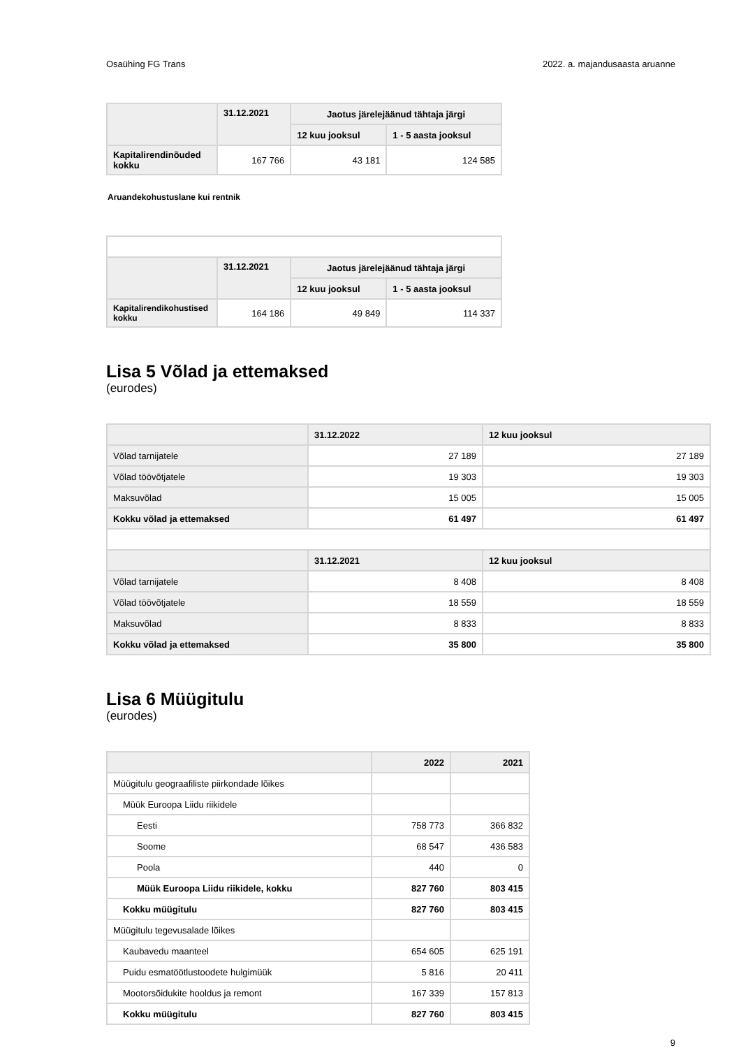Osaühing FG Trans 2022. a. majandusaasta aruanne
| | 31.12.2021 | Jaotus järelejäänud tähtaja järgi | |
| --- | --- | --- | --- |
| | | 12 kuu jooksul | 1 - 5 aasta jooksul |
| Kapitalirendinõuded kokku | 167 766 | 43 181 | 124 585 |
Aruandekohustuslane kui rentnik
| | 31.12.2021 | Jaotus järelejäänud tähtaja järgi | |
| --- | --- | --- | --- |
| | | 12 kuu jooksul | 1 - 5 aasta jooksul |
| Kapitalirendikohustised kokku | 164 186 | 49 849 | 114 337 |
Lisa 5 Võlad ja ettemaksed
(eurodes)
| | 31.12.2022 | 12 kuu jooksul |
| --- | --- | --- |
| Võlad tarnijatele | 27 189 | 27 189 |
| Võlad töövõtjatele | 19 303 | 19 303 |
| Maksuvõlad | 15 005 | 15 005 |
| Kokku võlad ja ettemaksed | 61 497 | 61 497 |
| | 31.12.2021 | 12 kuu jooksul |
| Võlad tarnijatele | 8 408 | 8 408 |
| Võlad töövõtjatele | 18 559 | 18 559 |
| Maksuvõlad | 8 833 | 8 833 |
| Kokku võlad ja ettemaksed | 35 800 | 35 800 |
Lisa 6 Müügitulu
(eurodes)
| | 2022 | 2021 |
| --- | --- | --- |
| Müügitulu geograafiliste piirkondade lõikes | | |
| Müük Euroopa Liidu riikidele | | |
| Eesti | 758 773 | 366 832 |
| Soome | 68 547 | 436 583 |
| Poola | 440 | 0 |
| Müük Euroopa Liidu riikidele, kokku | 827 760 | 803 415 |
| Kokku müügitulu | 827 760 | 803 415 |
| Müügitulu tegevusalade lõikes | | |
| Kaubavedu maanteel | 654 605 | 625 191 |
| Puidu esmatöötlustoodete hulgimüük | 5 816 | 20 411 |
| Mootorsõidukite hooldus ja remont | 167 339 | 157 813 |
| Kokku müügitulu | 827 760 | 803 415 |
9